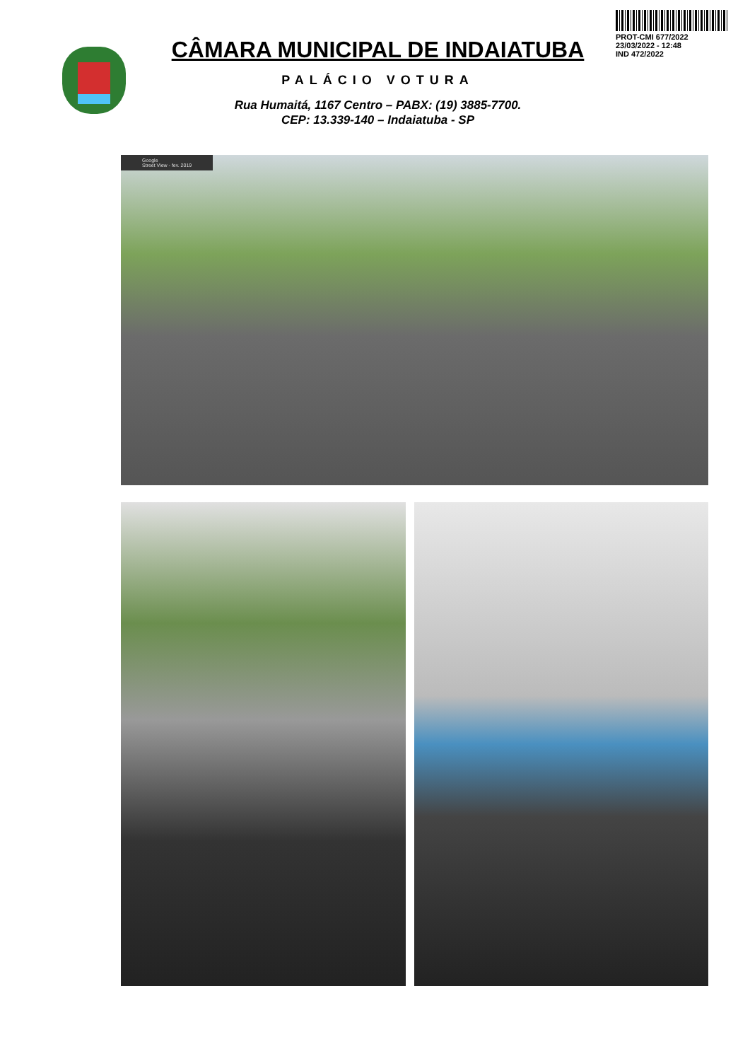CÂMARA MUNICIPAL DE INDAIATUBA
PALÁCIO VOTURA
Rua Humaitá, 1167 Centro – PABX: (19) 3885-7700.
CEP: 13.339-140 – Indaiatuba - SP
PROT-CMI 677/2022
23/03/2022 - 12:48
IND 472/2022
Google
Street View - fev. 2019